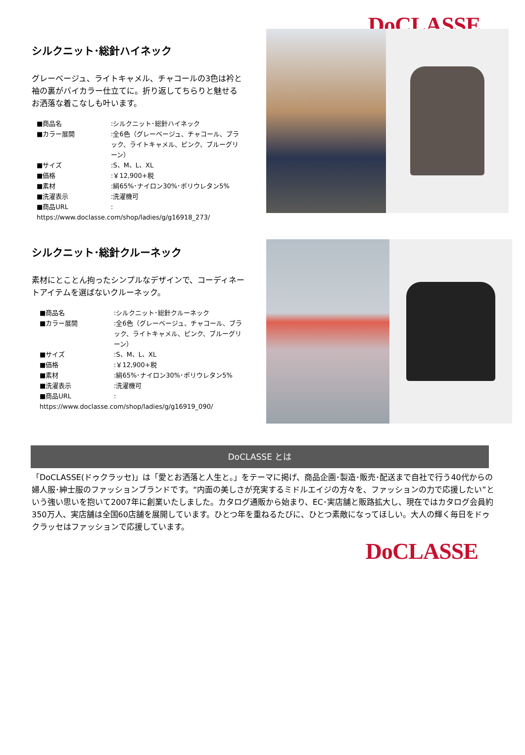DoCLASSE
シルクニット･総針ハイネック
グレーベージュ、ライトキャメル、チャコールの3色は衿と袖の裏がバイカラー仕立てに。折り返してちらりと魅せるお洒落な着こなしも叶います。
■商品名:シルクニット･総針ハイネック
■カラー展開:全6色（グレーベージュ、チャコール、ブラック、ライトキャメル、ピンク、ブルーグリーン）
■サイズ:S、M、L、XL
■価格:￥12,900+税
■素材:絹65%･ナイロン30%･ポリウレタン5%
■洗濯表示:洗濯機可
■商品URL:
https://www.doclasse.com/shop/ladies/g/g16918_273/
シルクニット･総針クルーネック
素材にとことん拘ったシンプルなデザインで、コーディネートアイテムを選ばないクルーネック。
■商品名:シルクニット･総針クルーネック
■カラー展開:全6色（グレーベージュ、チャコール、ブラック、ライトキャメル、ピンク、ブルーグリーン）
■サイズ:S、M、L、XL
■価格:￥12,900+税
■素材:絹65%･ナイロン30%･ポリウレタン5%
■洗濯表示:洗濯機可
■商品URL:
https://www.doclasse.com/shop/ladies/g/g16919_090/
DoCLASSE とは
「DoCLASSE(ドゥクラッセ)」は「愛とお洒落と人生と。」をテーマに掲げ、商品企画･製造･販売･配送まで自社で行う40代からの婦人服･紳士服のファッションブランドです。“内面の美しさが充実するミドルエイジの方々を、ファッションの力で応援したい”という強い思いを抱いて2007年に創業いたしました。カタログ通販から始まり、EC･実店舗と販路拡大し、現在ではカタログ会員約350万人、実店舗は全国60店舗を展開しています。ひとつ年を重ねるたびに、ひとつ素敵になってほしい。大人の輝く毎日をドゥクラッセはファッションで応援しています。
DoCLASSE